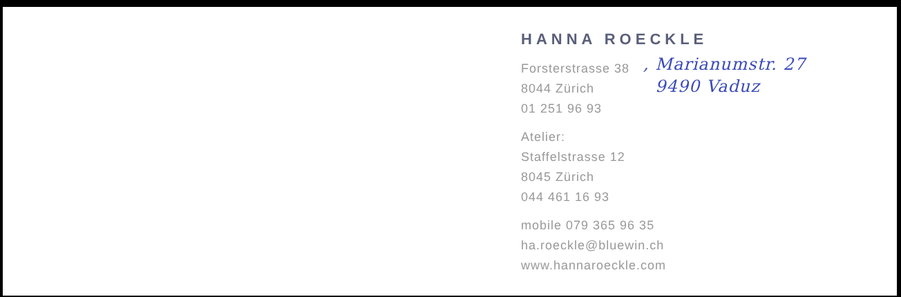HANNA ROECKLE
Forsterstrasse 38
8044 Zürich
01 251 96 93
, Marianumstr. 27
9490 Vaduz
Atelier:
Staffelstrasse 12
8045 Zürich
044 461 16 93
mobile 079 365 96 35
ha.roeckle@bluewin.ch
www.hannaroeckle.com